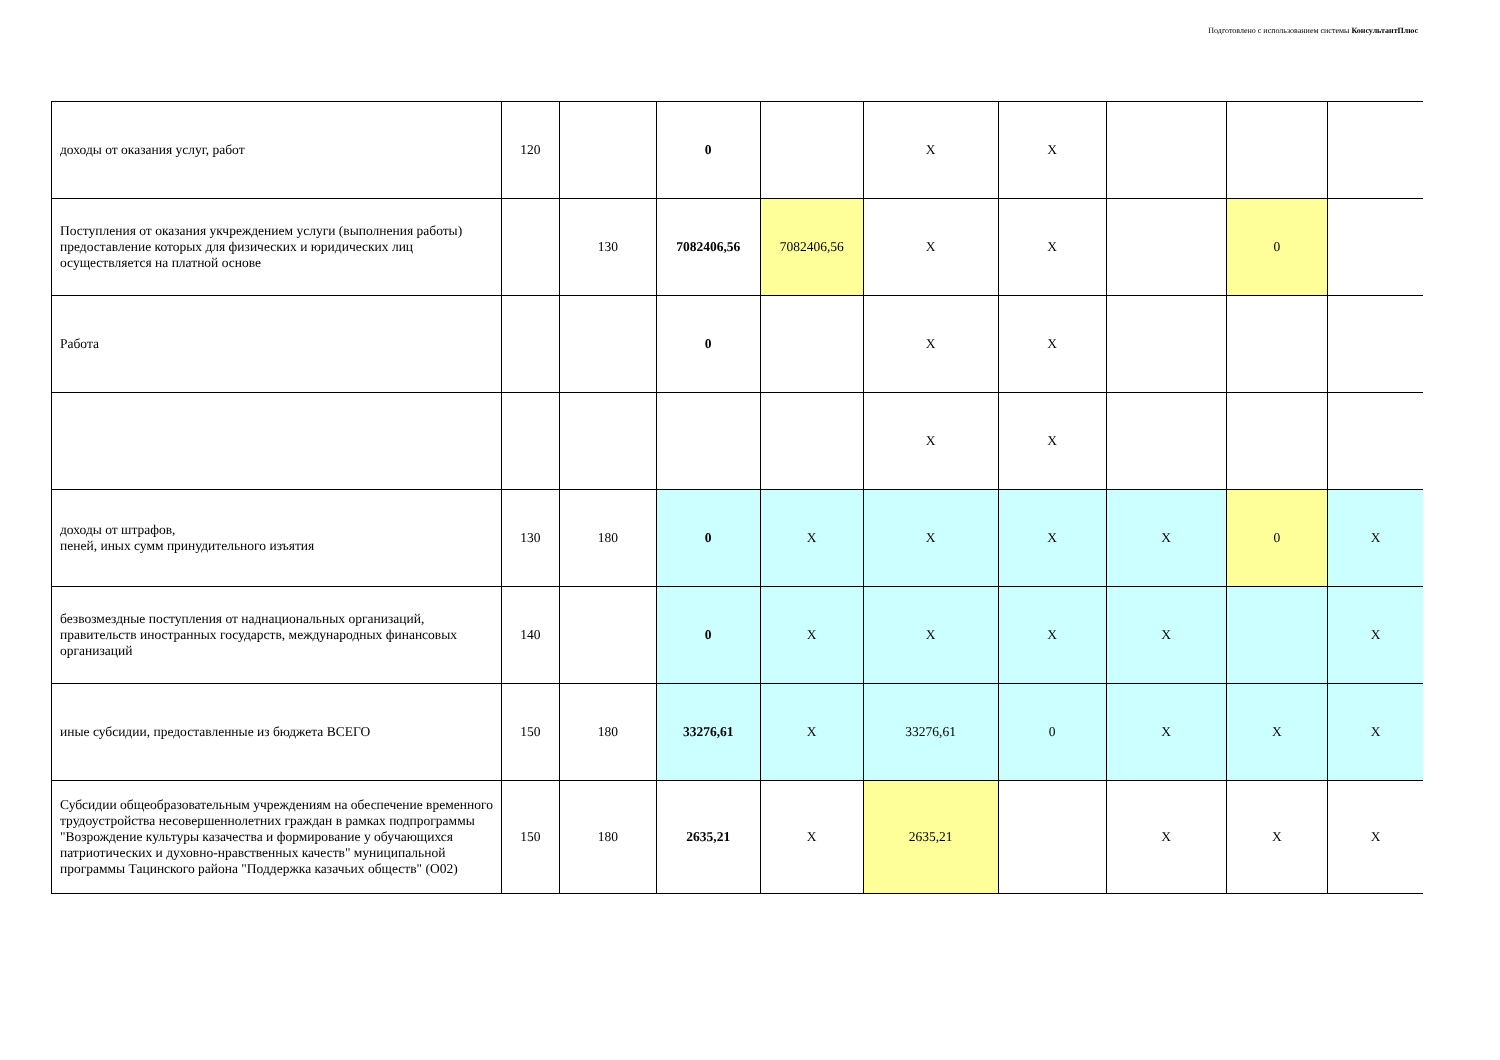Подготовлено с использованием системы КонсультантПлюс
| доходы от оказания услуг, работ | 120 | | 0 | | X | X | | | |
| Поступления от оказания укчреждением услуги (выполнения работы) предоставление которых для физических и юридических лиц осуществляется на платной основе | | 130 | 7082406,56 | 7082406,56 | X | X | | 0 | |
| Работа | | | 0 | | X | X | | | |
| | | | | | X | X | | | |
| доходы от штрафов, пеней, иных сумм принудительного изъятия | 130 | 180 | 0 | X | X | X | X | 0 | X |
| безвозмездные поступления от наднациональных организаций, правительств иностранных государств, международных финансовых организаций | 140 | | 0 | X | X | X | X | | X |
| иные субсидии, предоставленные из бюджета ВСЕГО | 150 | 180 | 33276,61 | X | 33276,61 | 0 | X | X | X |
| Субсидии общеобразовательным учреждениям на обеспечение временного трудоустройства несовершеннолетних граждан в рамках подпрограммы "Возрождение культуры казачества и формирование у обучающихся патриотических и духовно-нравственных качеств" муниципальной программы Тацинского района "Поддержка казачьих обществ" (О02) | 150 | 180 | 2635,21 | X | 2635,21 | | X | X | X |